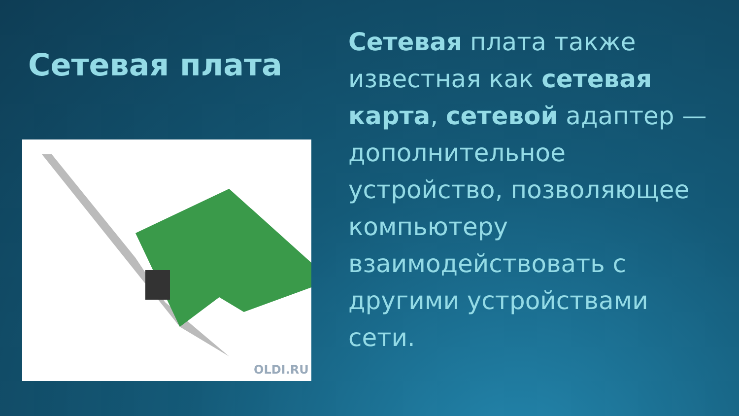Сетевая плата
OLDI.RU
Сетевая плата также известная как сетевая карта, сетевой адаптер — дополнительное устройство, позволяющее компьютеру взаимодействовать с другими устройствами сети.